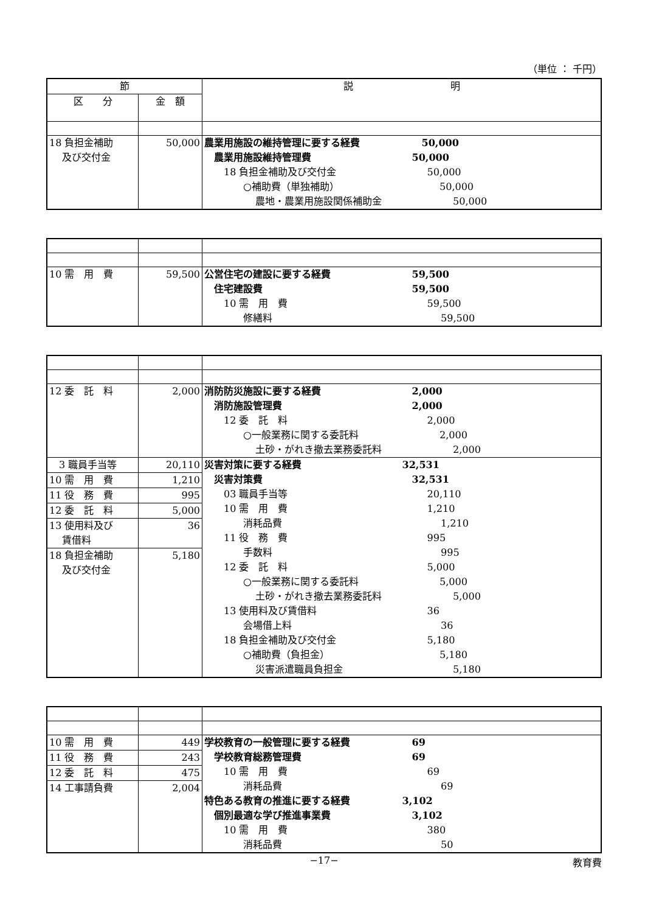（単位 ： 千円）
| 節 | | 説 明 |
| --- | --- | --- |
| 区 分 | 金 額 | |
| 18 負担金補助 及び交付金 | 50,000 | 農業用施設の維持管理に要する経費 50,000 農業用施設維持管理費 50,000 18 負担金補助及び交付金 50,000 ○補助費（単独補助） 50,000 農地・農業用施設関係補助金 50,000 |
| 10 需 用 費 | 59,500 | 公営住宅の建設に要する経費 59,500 住宅建設費 59,500 10 需 用 費 59,500 修繕料 59,500 |
| 12 委 託 料 | 2,000 | 消防防災施設に要する経費 2,000 消防施設管理費 2,000 12 委 託 料 2,000 ○一般業務に関する委託料 2,000 土砂・がれき撤去業務委託料 2,000 |
| 3 職員手当等 10 需 用 費 11 役 務 費 12 委 託 料 13 使用料及び 賃借料 18 負担金補助 及び交付金 | 20,110 1,210 995 5,000 36 5,180 | 災害対策に要する経費 32,531 災害対策費 32,531 03 職員手当等 20,110 10 需 用 費 1,210 消耗品費 1,210 11 役 務 費 995 手数料 995 12 委 託 料 5,000 ○一般業務に関する委託料 5,000 土砂・がれき撤去業務委託料 5,000 13 使用料及び賃借料 36 会場借上料 36 18 負担金補助及び交付金 5,180 ○補助費（負担金） 5,180 災害派遣職員負担金 5,180 |
| 10 需 用 費 11 役 務 費 12 委 託 料 14 工事請負費 | 449 243 475 2,004 | 学校教育の一般管理に要する経費 69 学校教育総務管理費 69 10 需 用 費 69 消耗品費 69 特色ある教育の推進に要する経費 3,102 個別最適な学び推進事業費 3,102 10 需 用 費 380 消耗品費 50 |
−17− 教育費